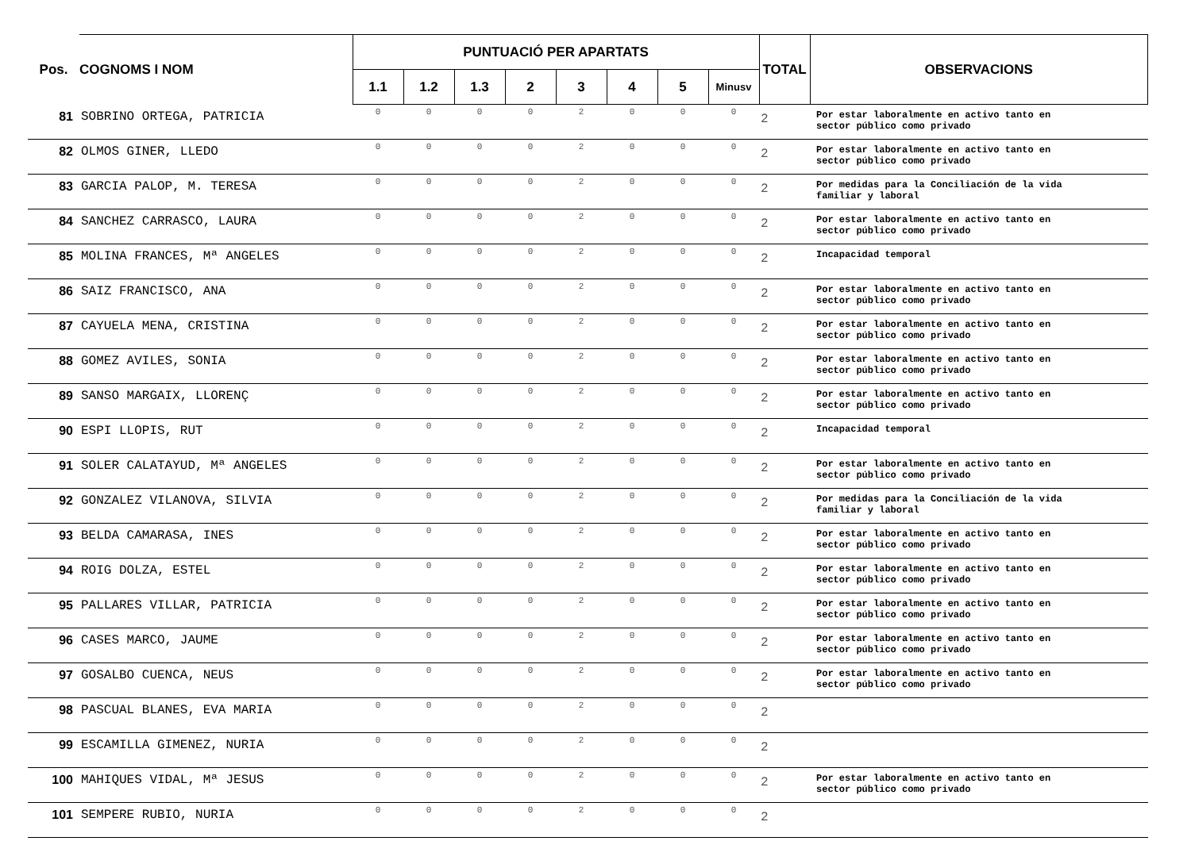| Pos. | COGNOMS I NOM | PUNTUACIÓ PER APARTATS | | | | | | | | TOTAL | OBSERVACIONS |
| --- | --- | --- | --- | --- | --- | --- | --- | --- | --- | --- | --- |
| | | 1.1 | 1.2 | 1.3 | 2 | 3 | 4 | 5 | Minusv | | |
| 81 | SOBRINO ORTEGA, PATRICIA | 0 | 0 | 0 | 0 | 2 | 0 | 0 | 0 | 2 | Por estar laboralmente en activo tanto en sector público como privado |
| 82 | OLMOS GINER, LLEDO | 0 | 0 | 0 | 0 | 2 | 0 | 0 | 0 | 2 | Por estar laboralmente en activo tanto en sector público como privado |
| 83 | GARCIA PALOP, M. TERESA | 0 | 0 | 0 | 0 | 2 | 0 | 0 | 0 | 2 | Por medidas para la Conciliación de la vida familiar y laboral |
| 84 | SANCHEZ CARRASCO, LAURA | 0 | 0 | 0 | 0 | 2 | 0 | 0 | 0 | 2 | Por estar laboralmente en activo tanto en sector público como privado |
| 85 | MOLINA FRANCES, Mª ANGELES | 0 | 0 | 0 | 0 | 2 | 0 | 0 | 0 | 2 | Incapacidad temporal |
| 86 | SAIZ FRANCISCO, ANA | 0 | 0 | 0 | 0 | 2 | 0 | 0 | 0 | 2 | Por estar laboralmente en activo tanto en sector público como privado |
| 87 | CAYUELA MENA, CRISTINA | 0 | 0 | 0 | 0 | 2 | 0 | 0 | 0 | 2 | Por estar laboralmente en activo tanto en sector público como privado |
| 88 | GOMEZ AVILES, SONIA | 0 | 0 | 0 | 0 | 2 | 0 | 0 | 0 | 2 | Por estar laboralmente en activo tanto en sector público como privado |
| 89 | SANSO MARGAIX, LLORENÇ | 0 | 0 | 0 | 0 | 2 | 0 | 0 | 0 | 2 | Por estar laboralmente en activo tanto en sector público como privado |
| 90 | ESPI LLOPIS, RUT | 0 | 0 | 0 | 0 | 2 | 0 | 0 | 0 | 2 | Incapacidad temporal |
| 91 | SOLER CALATAYUD, Mª ANGELES | 0 | 0 | 0 | 0 | 2 | 0 | 0 | 0 | 2 | Por estar laboralmente en activo tanto en sector público como privado |
| 92 | GONZALEZ VILANOVA, SILVIA | 0 | 0 | 0 | 0 | 2 | 0 | 0 | 0 | 2 | Por medidas para la Conciliación de la vida familiar y laboral |
| 93 | BELDA CAMARASA, INES | 0 | 0 | 0 | 0 | 2 | 0 | 0 | 0 | 2 | Por estar laboralmente en activo tanto en sector público como privado |
| 94 | ROIG DOLZA, ESTEL | 0 | 0 | 0 | 0 | 2 | 0 | 0 | 0 | 2 | Por estar laboralmente en activo tanto en sector público como privado |
| 95 | PALLARES VILLAR, PATRICIA | 0 | 0 | 0 | 0 | 2 | 0 | 0 | 0 | 2 | Por estar laboralmente en activo tanto en sector público como privado |
| 96 | CASES MARCO, JAUME | 0 | 0 | 0 | 0 | 2 | 0 | 0 | 0 | 2 | Por estar laboralmente en activo tanto en sector público como privado |
| 97 | GOSALBO CUENCA, NEUS | 0 | 0 | 0 | 0 | 2 | 0 | 0 | 0 | 2 | Por estar laboralmente en activo tanto en sector público como privado |
| 98 | PASCUAL BLANES, EVA MARIA | 0 | 0 | 0 | 0 | 2 | 0 | 0 | 0 | 2 | |
| 99 | ESCAMILLA GIMENEZ, NURIA | 0 | 0 | 0 | 0 | 2 | 0 | 0 | 0 | 2 | |
| 100 | MAHIQUES VIDAL, Mª JESUS | 0 | 0 | 0 | 0 | 2 | 0 | 0 | 0 | 2 | Por estar laboralmente en activo tanto en sector público como privado |
| 101 | SEMPERE RUBIO, NURIA | 0 | 0 | 0 | 0 | 2 | 0 | 0 | 0 | 2 | |